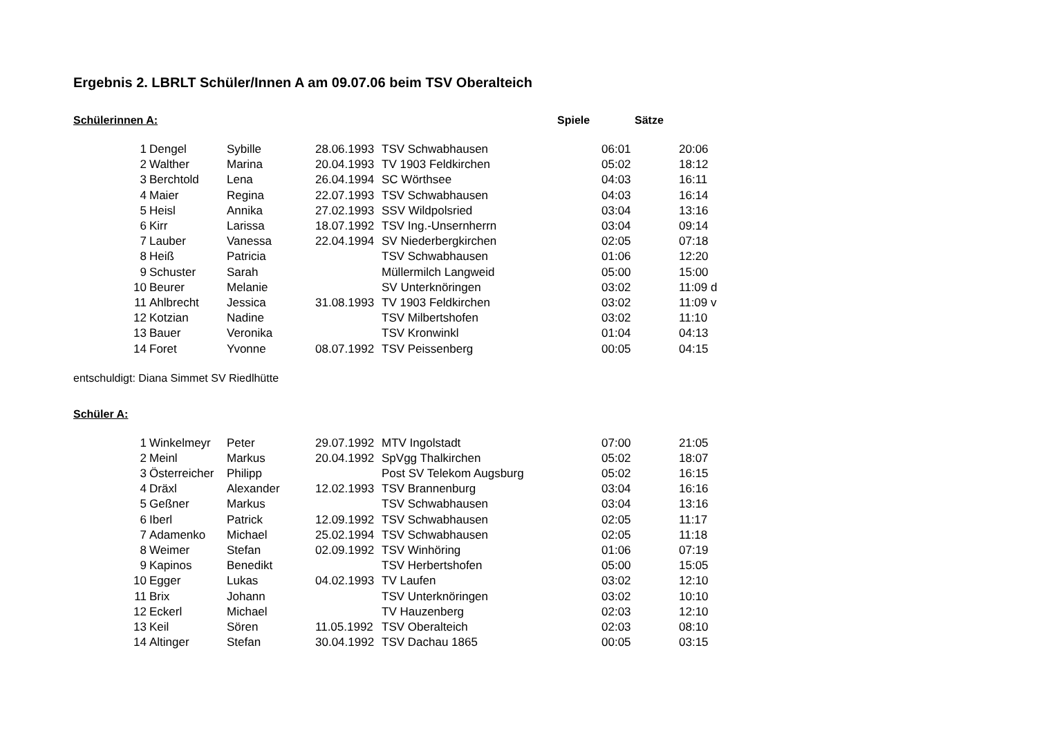Ergebnis 2. LBRLT Schüler/Innen A am 09.07.06 beim TSV Oberalteich
Schülerinnen A: Spiele Sätze
| 1 | Dengel | Sybille | 28.06.1993 | TSV Schwabhausen | 06:01 | 20:06 |
| 2 | Walther | Marina | 20.04.1993 | TV 1903 Feldkirchen | 05:02 | 18:12 |
| 3 | Berchtold | Lena | 26.04.1994 | SC Wörthsee | 04:03 | 16:11 |
| 4 | Maier | Regina | 22.07.1993 | TSV Schwabhausen | 04:03 | 16:14 |
| 5 | Heisl | Annika | 27.02.1993 | SSV Wildpolsried | 03:04 | 13:16 |
| 6 | Kirr | Larissa | 18.07.1992 | TSV Ing.-Unsernherrn | 03:04 | 09:14 |
| 7 | Lauber | Vanessa | 22.04.1994 | SV Niederbergkirchen | 02:05 | 07:18 |
| 8 | Heiß | Patricia | | TSV Schwabhausen | 01:06 | 12:20 |
| 9 | Schuster | Sarah | | Müllermilch Langweid | 05:00 | 15:00 |
| 10 | Beurer | Melanie | | SV Unterknöringen | 03:02 | 11:09 d |
| 11 | Ahlbrecht | Jessica | 31.08.1993 | TV 1903 Feldkirchen | 03:02 | 11:09 v |
| 12 | Kotzian | Nadine | | TSV Milbertshofen | 03:02 | 11:10 |
| 13 | Bauer | Veronika | | TSV Kronwinkl | 01:04 | 04:13 |
| 14 | Foret | Yvonne | 08.07.1992 | TSV Peissenberg | 00:05 | 04:15 |
entschuldigt: Diana Simmet SV Riedlhütte
Schüler A:
| 1 | Winkelmeyr | Peter | 29.07.1992 | MTV Ingolstadt | 07:00 | 21:05 |
| 2 | Meinl | Markus | 20.04.1992 | SpVgg Thalkirchen | 05:02 | 18:07 |
| 3 | Österreicher | Philipp | | Post SV Telekom Augsburg | 05:02 | 16:15 |
| 4 | Dräxl | Alexander | 12.02.1993 | TSV Brannenburg | 03:04 | 16:16 |
| 5 | Geßner | Markus | | TSV Schwabhausen | 03:04 | 13:16 |
| 6 | Iberl | Patrick | 12.09.1992 | TSV Schwabhausen | 02:05 | 11:17 |
| 7 | Adamenko | Michael | 25.02.1994 | TSV Schwabhausen | 02:05 | 11:18 |
| 8 | Weimer | Stefan | 02.09.1992 | TSV Winhöring | 01:06 | 07:19 |
| 9 | Kapinos | Benedikt | | TSV Herbertshofen | 05:00 | 15:05 |
| 10 | Egger | Lukas | 04.02.1993 | TV Laufen | 03:02 | 12:10 |
| 11 | Brix | Johann | | TSV Unterknöringen | 03:02 | 10:10 |
| 12 | Eckerl | Michael | | TV Hauzenberg | 02:03 | 12:10 |
| 13 | Keil | Sören | 11.05.1992 | TSV Oberalteich | 02:03 | 08:10 |
| 14 | Altinger | Stefan | 30.04.1992 | TSV Dachau 1865 | 00:05 | 03:15 |